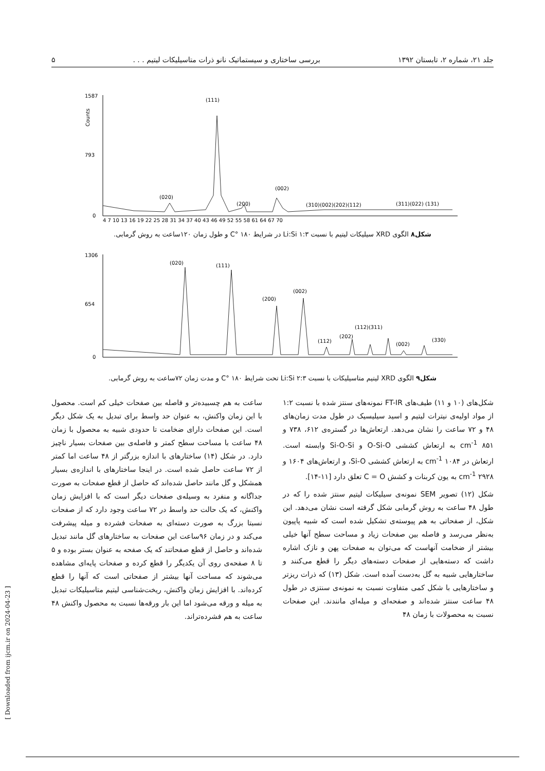جلد ۲۱، شماره ۲، تابستان ۱۳۹۲ بررسی ساختاری و سیستماتیک نانو ذرات متاسیلیکات لیتیم . . . ۵
1587
793
0
Counts
(111)
(020)
(200)
(002)
(310)(002)(202)(112)
(311)(022) (131)
4 7 10 13 16 19 22 25 28 31 34 37 40 43 46 49 52 55 58 61 64 67 70
شکل۸ الگوی XRD سیلیکات لیتیم با نسبت ۱:۳ Li:Si در شرایط C° ۱۸۰ و طول زمان ۱۲۰ساعت به روش گرمابی.
1306
654
0
(020)
(111)
(200)
(002)
(112)
(202)
(112)(311)
(002)
(330)
شکل۹ الگوی XRD لیتیم متاسیلیکات با نسبت ۲:۳ Li:Si تحت شرایط C° ۱۸۰ و مدت زمان ۷۲ساعت به روش گرمابی.
شکل‌های (۱۰ و ۱۱) طیف‌های FT-IR نمونه‌های سنتز شده با نسبت ۱:۲ از مواد اولیه‌ی نیترات لیتیم و اسید سیلیسیک در طول مدت زمان‌های ۴۸ و ۷۲ ساعت را نشان می‌دهد. ارتعاش‌ها در گستره‌ی ۶۱۲، ۷۳۸ و cm<sup>-1</sup> ۸۵۱ به ارتعاش کششی O-Si-O و Si-O-Si وابسته است. ارتعاش در cm<sup>-1</sup> ۱۰۸۴ به ارتعاش کششی Si-O، و ارتعاش‌های ۱۶۰۴ و cm<sup>-1</sup> ۲۹۲۸ به یون کربنات و کشش C = O تعلق دارد [۱۱-۱۴].
شکل (۱۲) تصویر SEM نمونه‌ی سیلیکات لیتیم سنتز شده را که در طول ۴۸ ساعت به روش گرمابی شکل گرفته است نشان می‌دهد. این شکل، از صفحاتی به هم پیوسته‌ی تشکیل شده است که شبیه پاپیون به‌نظر می‌رسد و فاصله بین صفحات زیاد و مساحت سطح آنها خیلی بیشتر از ضخامت آنهاست که می‌توان به صفحات پهن و نازک اشاره داشت که دسته‌هایی از صفحات دسته‌های دیگر را قطع می‌کنند و ساختارهایی شبیه به گل به‌دست آمده است. شکل (۱۳) که ذرات ریزتر و ساختارهایی با شکل کمی متفاوت نسبت به نمونه‌ی سنتزی در طول ۴۸ ساعت سنتز شده‌اند و صفحه‌ای و میله‌ای مانندند. این صفحات نسبت به محصولات با زمان ۴۸
ساعت به هم چسبیده‌تر و فاصله بین صفحات خیلی کم است. محصول با این زمان واکنش، به عنوان حد واسط برای تبدیل به یک شکل دیگر است. این صفحات دارای ضخامت تا حدودی شبیه به محصول با زمان ۴۸ ساعت با مساحت سطح کمتر و فاصله‌ی بین صفحات بسیار ناچیز دارد. در شکل (۱۴) ساختارهای با اندازه بزرگتر از ۴۸ ساعت اما کمتر از ۷۲ ساعت حاصل شده است. در اینجا ساختارهای با اندازه‌ی بسیار همشکل و گل مانند حاصل شده‌اند که حاصل از قطع صفحات به صورت جداگانه و منفرد به وسیله‌ی صفحات دیگر است که با افزایش زمان واکنش، که یک حالت حد واسط در ۷۲ ساعت وجود دارد که از صفحات نسبتا بزرگ به صورت دسته‌ای به صفحات فشرده و میله پیشرفت می‌کند و در زمان ۹۶ساعت این صفحات به ساختارهای گل مانند تبدیل شده‌اند و حاصل از قطع صفحاتند که یک صفحه به عنوان بستر بوده و ۵ تا ۸ صفحه‌ی روی آن یکدیگر را قطع کرده و صفحات پایه‌ای مشاهده می‌شوند که مساحت آنها بیشتر از صفحاتی است که آنها را قطع کرده‌اند. با افزایش زمان واکنش، ریخت‌شناسی لیتیم متاسیلیکات تبدیل به میله و ورقه می‌شود اما این بار ورقه‌ها نسبت به محصول واکنش ۴۸ ساعت به هم فشرده‌تراند.
[ Downloaded from ijcm.ir on 2024-04-23 ]